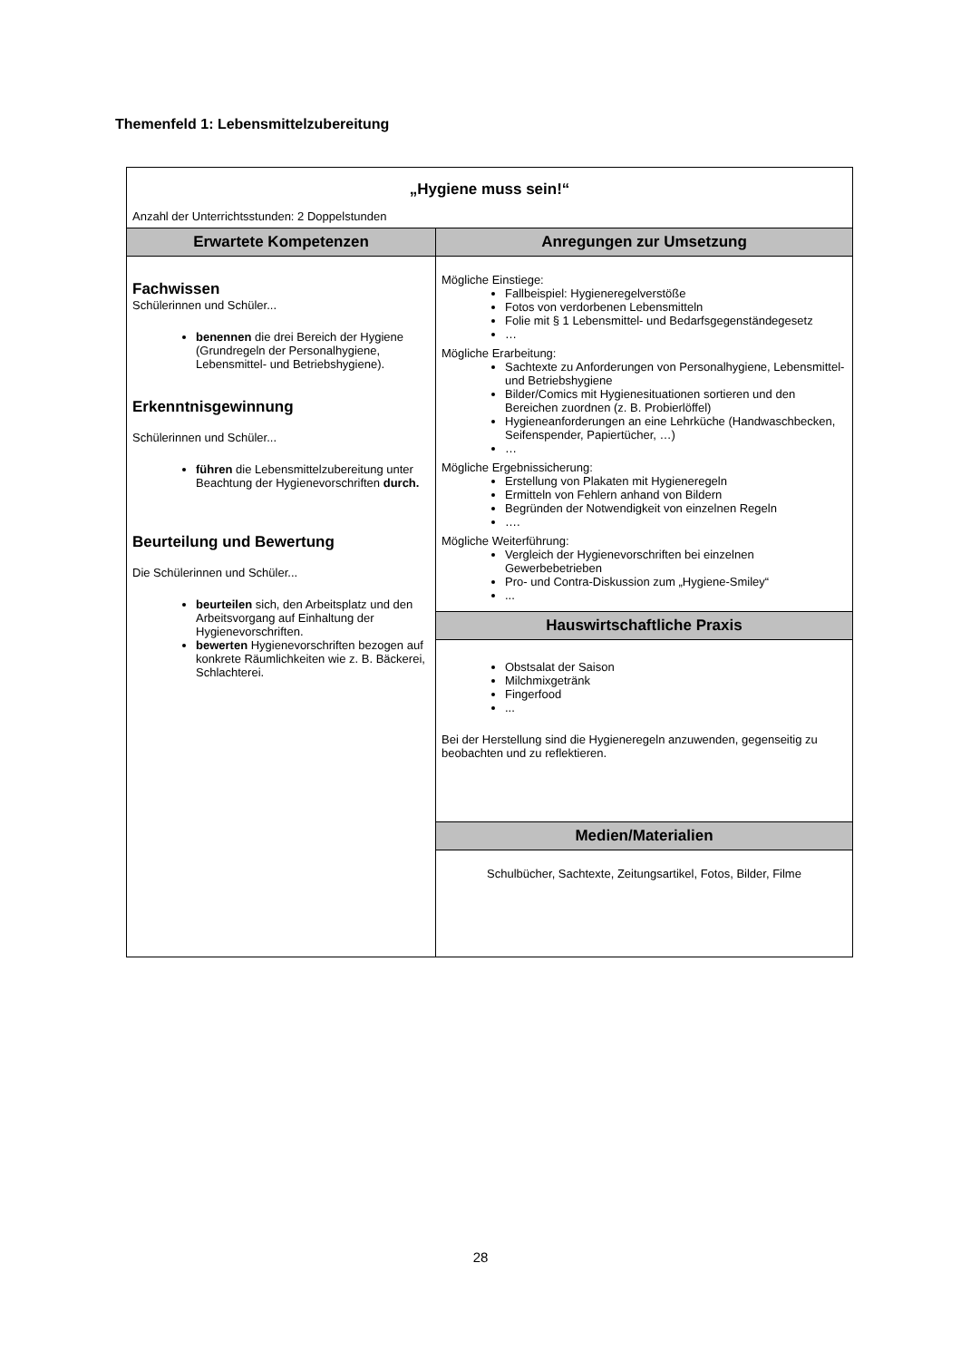Themenfeld 1: Lebensmittelzubereitung
| „Hygiene muss sein!“ Anzahl der Unterrichtsstunden: 2 Doppelstunden | |
| Erwartete Kompetenzen | Anregungen zur Umsetzung |
| Fachwissen Schülerinnen und Schüler... benennen die drei Bereich der Hygiene (Grundregeln der Personalhygiene, Lebensmittel- und Betriebshygiene). Erkenntnisgewinnung Schülerinnen und Schüler... führen die Lebensmittelzubereitung unter Beachtung der Hygienevorschriften durch. Beurteilung und Bewertung Die Schülerinnen und Schüler... beurteilen sich, den Arbeitsplatz und den Arbeitsvorgang auf Einhaltung der Hygienevorschriften. bewerten Hygienevorschriften bezogen auf konkrete Räumlichkeiten wie z. B. Bäckerei, Schlachterei. | Mögliche Einstiege: Fallbeispiel: Hygieneregelverstöße Fotos von verdorbenen Lebensmitteln Folie mit § 1 Lebensmittel- und Bedarfsgegenständegesetz … Mögliche Erarbeitung: Sachtexte zu Anforderungen von Personalhygiene, Lebensmittel- und Betriebshygiene Bilder/Comics mit Hygienesituationen sortieren und den Bereichen zuordnen (z. B. Probierlöffel) Hygieneanforderungen an eine Lehrküche (Handwaschbecken, Seifenspender, Papiertücher, …) … Mögliche Ergebnissicherung: Erstellung von Plakaten mit Hygieneregeln Ermitteln von Fehlern anhand von Bildern Begründen der Notwendigkeit von einzelnen Regeln …. Mögliche Weiterführung: Vergleich der Hygienevorschriften bei einzelnen Gewerbebetrieben Pro- und Contra-Diskussion zum „Hygiene-Smiley“ ... |
| | Hauswirtschaftliche Praxis |
| | Obstsalat der Saison Milchmixgetränk Fingerfood ... Bei der Herstellung sind die Hygieneregeln anzuwenden, gegenseitig zu beobachten und zu reflektieren. |
| | Medien/Materialien |
| | Schulbücher, Sachtexte, Zeitungsartikel, Fotos, Bilder, Filme |
28